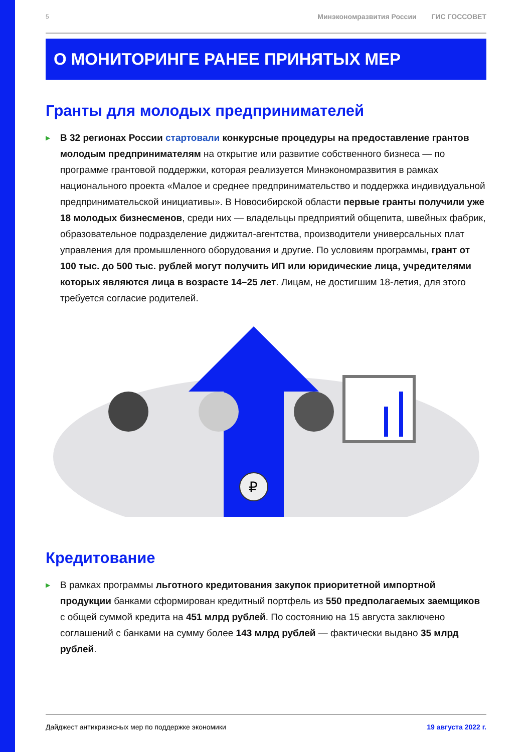5 Минэкономразвития России ГИС ГОССОВЕТ
О МОНИТОРИНГЕ РАНЕЕ ПРИНЯТЫХ МЕР
Гранты для молодых предпринимателей
▶
В 32 регионах России стартовали конкурсные процедуры на предоставление грантов молодым предпринимателям на открытие или развитие собственного бизнеса — по программе грантовой поддержки, которая реализуется Минэконом­развития в рамках национального проекта «Малое и среднее предприниматель­ство и поддержка индивидуальной предпринимательской инициативы». В Новоси­бирской области первые гранты получили уже 18 молодых бизнесменов, среди них — владельцы предприятий общепита, швейных фабрик, образовательное подразделение диджитал-агентства, производители универсальных плат управле­ния для промышленного оборудования и другие. По условиям программы, грант от 100 тыс. до 500 тыс. рублей могут получить ИП или юридические лица, учре­дителями которых являются лица в возрасте 14–25 лет. Лицам, не достигшим 18-летия, для этого требуется согласие родителей.
₽
Кредитование
▶
В рамках программы льготного кредитования закупок приоритетной импортной продукции банками сформирован кредитный портфель из 550 предполагаемых заемщиков с общей суммой кредита на 451 млрд рублей. По состоянию на 15 ав­густа заключено соглашений с банками на сумму более 143 млрд рублей — фак­тически выдано 35 млрд рублей.
Дайджест антикризисных мер по поддержке экономики 19 августа 2022 г.